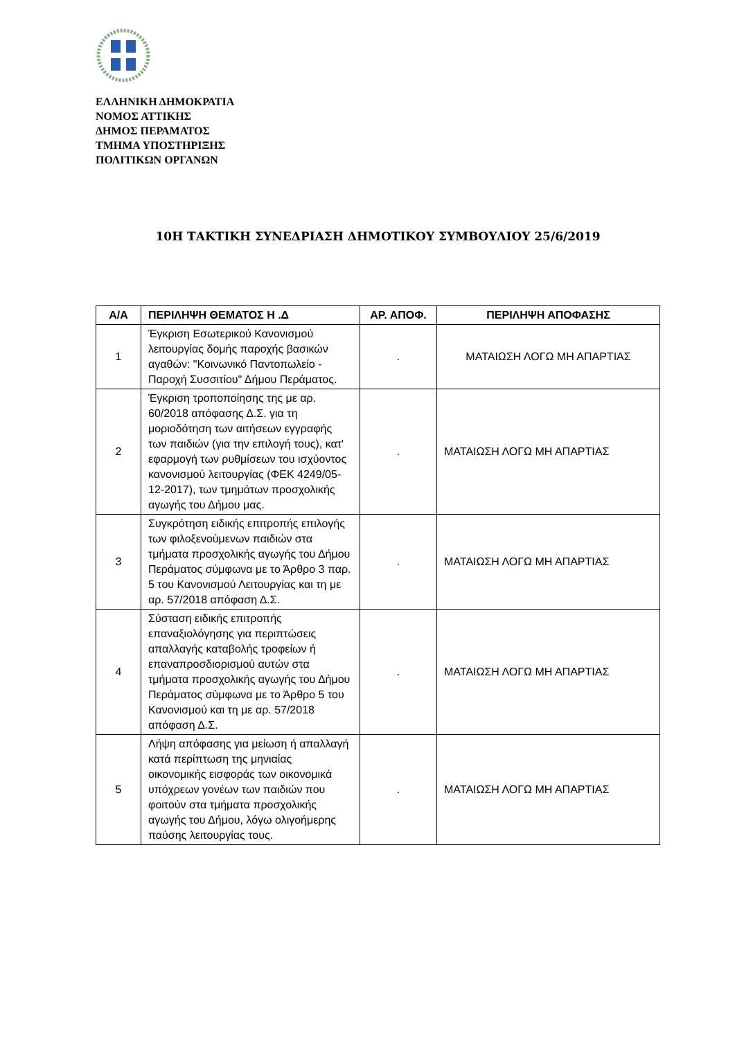ΕΛΛΗΝΙΚΗ ΔΗΜΟΚΡΑΤΙΑ
ΝΟΜΟΣ ΑΤΤΙΚΗΣ
ΔΗΜΟΣ ΠΕΡΑΜΑΤΟΣ
ΤΜΗΜΑ ΥΠΟΣΤΗΡΙΞΗΣ
ΠΟΛΙΤΙΚΩΝ ΟΡΓΑΝΩΝ
10Η ΤΑΚΤΙΚΗ ΣΥΝΕΔΡΙΑΣΗ ΔΗΜΟΤΙΚΟΥ ΣΥΜΒΟΥΛΙΟΥ 25/6/2019
| Α/Α | ΠΕΡΙΛΗΨΗ ΘΕΜΑΤΟΣ Η .Δ | ΑΡ. ΑΠΟΦ. | ΠΕΡΙΛΗΨΗ ΑΠΟΦΑΣΗΣ |
| --- | --- | --- | --- |
| 1 | Έγκριση Εσωτερικού Κανονισμού λειτουργίας δομής παροχής βασικών αγαθών: "Κοινωνικό Παντοπωλείο - Παροχή Συσσιτίου" Δήμου Περάματος. | . | ΜΑΤΑΙΩΣΗ ΛΟΓΩ ΜΗ ΑΠΑΡΤΙΑΣ |
| 2 | Έγκριση τροποποίησης της με αρ. 60/2018 απόφασης Δ.Σ. για τη μοριοδότηση των αιτήσεων εγγραφής των παιδιών (για την επιλογή τους), κατ' εφαρμογή των ρυθμίσεων του ισχύοντος κανονισμού λειτουργίας (ΦΕΚ 4249/05-12-2017), των τμημάτων προσχολικής αγωγής του Δήμου μας. | . | ΜΑΤΑΙΩΣΗ ΛΟΓΩ ΜΗ ΑΠΑΡΤΙΑΣ |
| 3 | Συγκρότηση ειδικής επιτροπής επιλογής των φιλοξενούμενων παιδιών στα τμήματα προσχολικής αγωγής του Δήμου Περάματος σύμφωνα με το Άρθρο 3 παρ. 5 του Κανονισμού Λειτουργίας και τη με αρ. 57/2018 απόφαση Δ.Σ. | . | ΜΑΤΑΙΩΣΗ ΛΟΓΩ ΜΗ ΑΠΑΡΤΙΑΣ |
| 4 | Σύσταση ειδικής επιτροπής επαναξιολόγησης για περιπτώσεις απαλλαγής καταβολής τροφείων ή επαναπροσδιορισμού αυτών στα τμήματα προσχολικής αγωγής του Δήμου Περάματος σύμφωνα με το Άρθρο 5 του Κανονισμού και τη με αρ. 57/2018 απόφαση Δ.Σ. | . | ΜΑΤΑΙΩΣΗ ΛΟΓΩ ΜΗ ΑΠΑΡΤΙΑΣ |
| 5 | Λήψη απόφασης για μείωση ή απαλλαγή κατά περίπτωση της μηνιαίας οικονομικής εισφοράς των οικονομικά υπόχρεων γονέων των παιδιών που φοιτούν στα τμήματα προσχολικής αγωγής του Δήμου, λόγω ολιγοήμερης παύσης λειτουργίας τους. | . | ΜΑΤΑΙΩΣΗ ΛΟΓΩ ΜΗ ΑΠΑΡΤΙΑΣ |